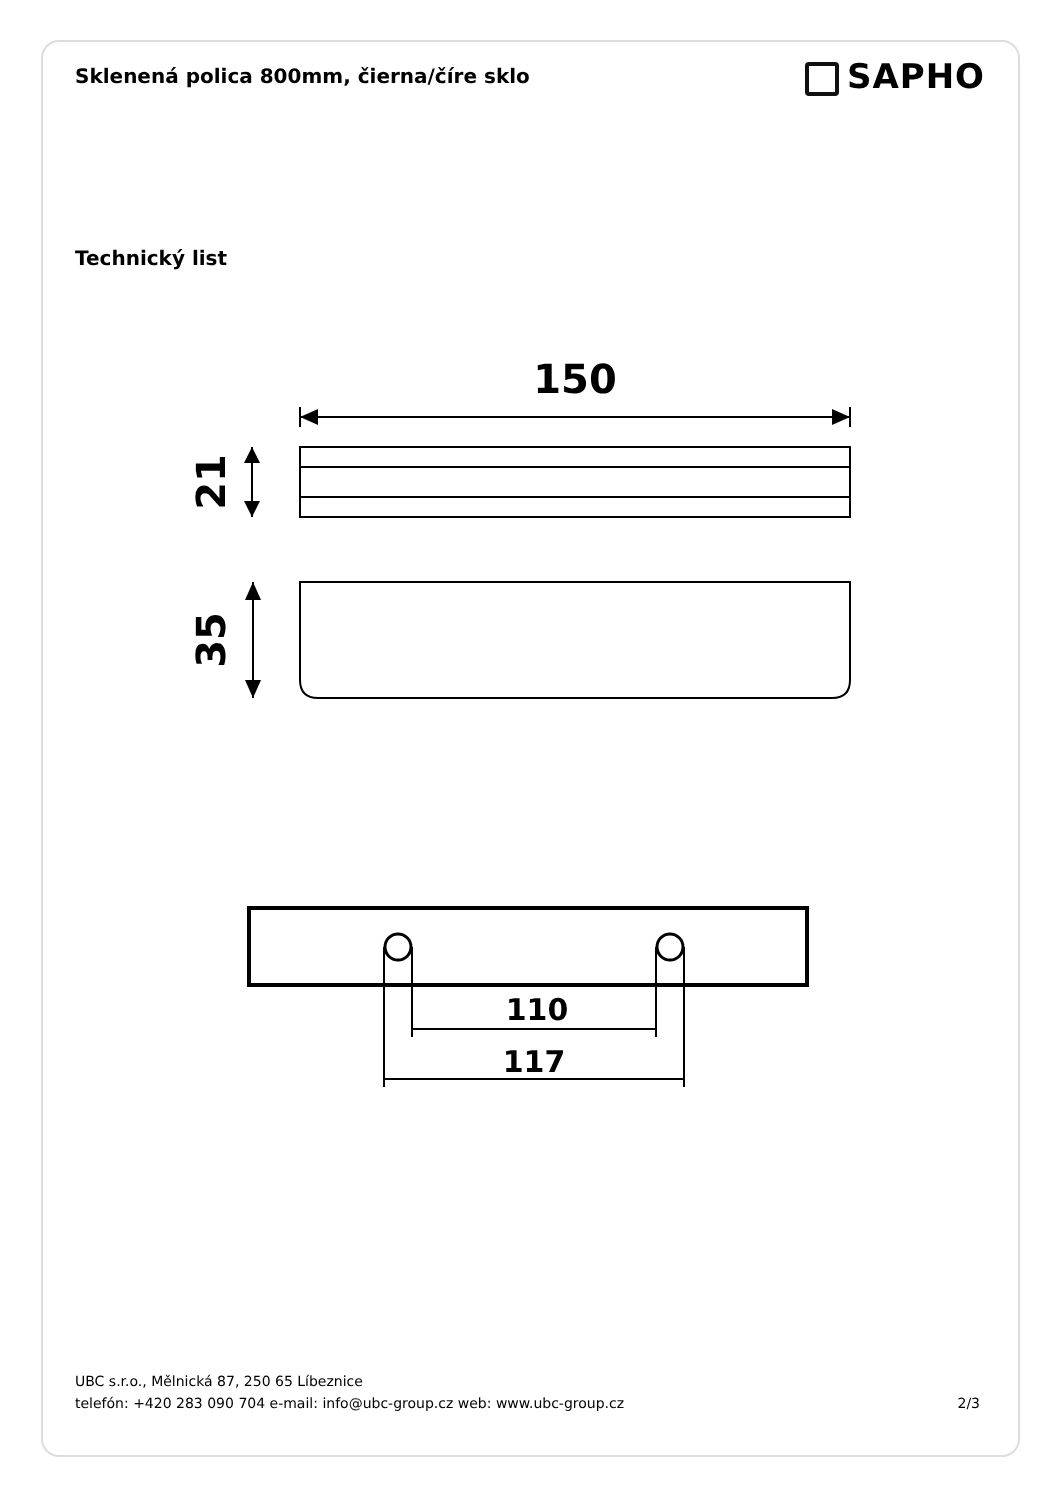Sklenená polica 800mm, čierna/číre sklo
SAPHO
Technický list
150
21
35
110
117
UBC s.r.o., Mělnická 87, 250 65 Líbeznice
telefón: +420 283 090 704 e-mail: info@ubc-group.cz web: www.ubc-group.cz 2/3